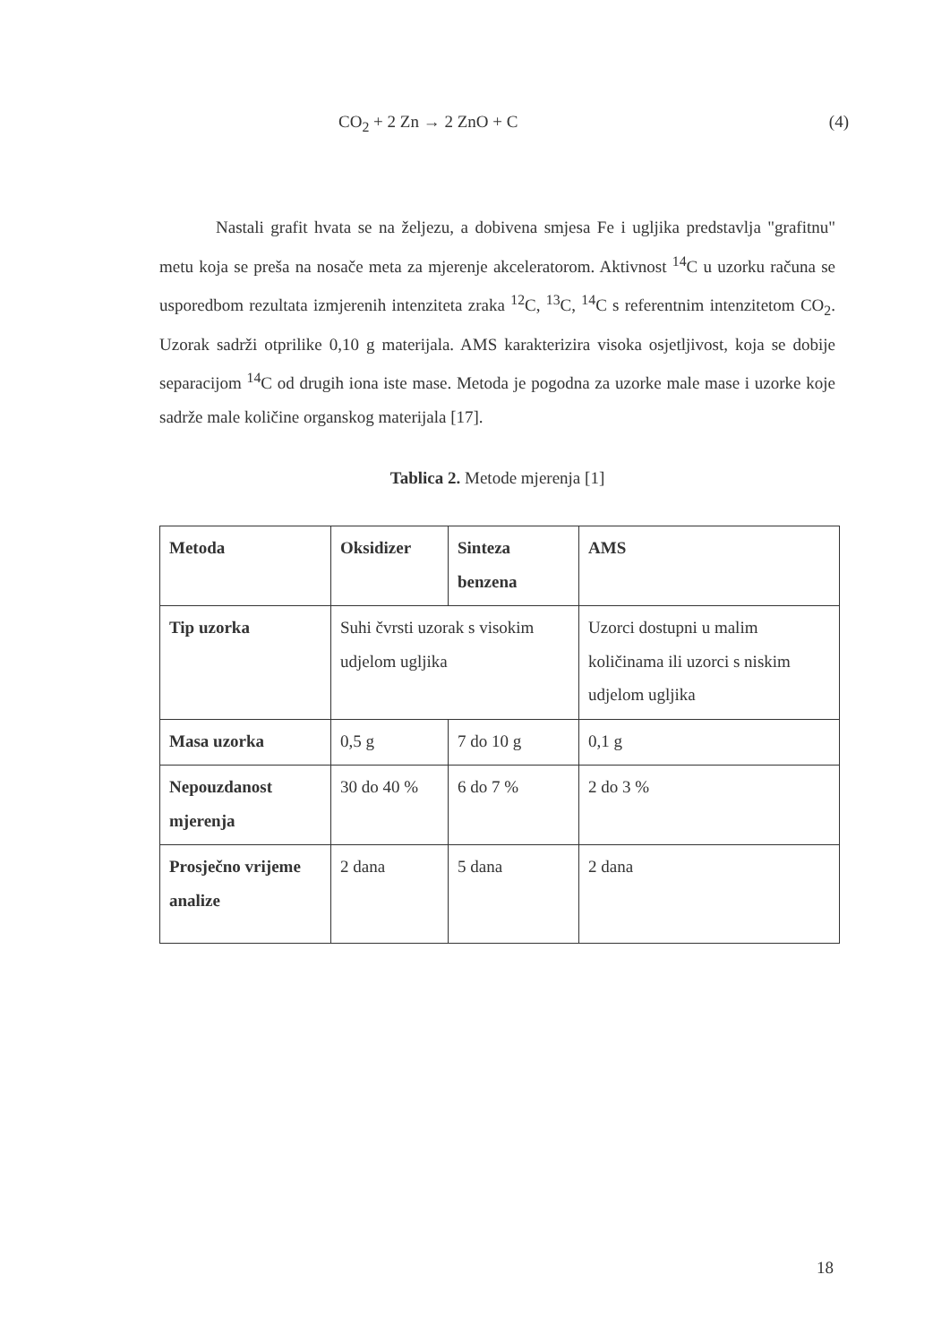CO<sub>2</sub> + 2 Zn → 2 ZnO + C (4)
Nastali grafit hvata se na željezu, a dobivena smjesa Fe i ugljika predstavlja "grafitnu" metu koja se preša na nosače meta za mjerenje akceleratorom. Aktivnost <sup>14</sup>C u uzorku računa se usporedbom rezultata izmjerenih intenziteta zraka <sup>12</sup>C, <sup>13</sup>C, <sup>14</sup>C s referentnim intenzitetom CO<sub>2</sub>. Uzorak sadrži otprilike 0,10 g materijala. AMS karakterizira visoka osjetljivost, koja se dobije separacijom <sup>14</sup>C od drugih iona iste mase. Metoda je pogodna za uzorke male mase i uzorke koje sadrže male količine organskog materijala [17].
Tablica 2. Metode mjerenja [1]
| Metoda | Oksidizer | Sinteza benzena | AMS |
| --- | --- | --- | --- |
| Tip uzorka | Suhi čvrsti uzorak s visokim udjelom ugljika | | Uzorci dostupni u malim količinama ili uzorci s niskim udjelom ugljika |
| Masa uzorka | 0,5 g | 7 do 10 g | 0,1 g |
| Nepouzdanost mjerenja | 30 do 40 % | 6 do 7 % | 2 do 3 % |
| Prosječno vrijeme analize | 2 dana | 5 dana | 2 dana |
18